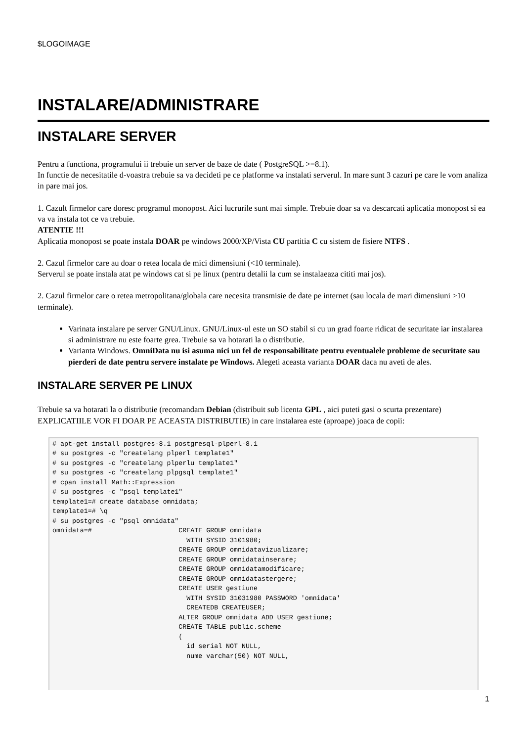$LOGOIMAGE
INSTALARE/ADMINISTRARE
INSTALARE SERVER
Pentru a functiona, programului ii trebuie un server de baze de date ( PostgreSQL >=8.1).
In functie de necesitatile d-voastra trebuie sa va decideti pe ce platforme va instalati serverul. In mare sunt 3 cazuri pe care le vom analiza in pare mai jos.
1. Cazult firmelor care doresc programul monopost. Aici lucrurile sunt mai simple. Trebuie doar sa va descarcati aplicatia monopost si ea va va instala tot ce va trebuie.
ATENTIE !!!
Aplicatia monopost se poate instala DOAR pe windows 2000/XP/Vista CU partitia C cu sistem de fisiere NTFS .
2. Cazul firmelor care au doar o retea locala de mici dimensiuni (<10 terminale).
Serverul se poate instala atat pe windows cat si pe linux (pentru detalii la cum se instalaeaza cititi mai jos).
2. Cazul firmelor care o retea metropolitana/globala care necesita transmisie de date pe internet (sau locala de mari dimensiuni >10 terminale).
Varinata instalare pe server GNU/Linux. GNU/Linux-ul este un SO stabil si cu un grad foarte ridicat de securitate iar instalarea si administrare nu este foarte grea. Trebuie sa va hotarati la o distributie.
Varianta Windows. OmniData nu isi asuma nici un fel de responsabilitate pentru eventualele probleme de securitate sau pierderi de date pentru servere instalate pe Windows. Alegeti aceasta varianta DOAR daca nu aveti de ales.
INSTALARE SERVER PE LINUX
Trebuie sa va hotarati la o distributie (recomandam Debian (distribuit sub licenta GPL , aici puteti gasi o scurta prezentare) EXPLICATIILE VOR FI DOAR PE ACEASTA DISTRIBUTIE) in care instalarea este (aproape) joaca de copii:
# apt-get install postgres-8.1 postgresql-plperl-8.1
# su postgres -c "createlang plperl template1"
# su postgres -c "createlang plperlu template1"
# su postgres -c "createlang plpgsql template1"
# cpan install Math::Expression
# su postgres -c "psql template1"
template1=# create database omnidata;
template1=# \q
# su postgres -c "psql omnidata"
omnidata=#                      CREATE GROUP omnidata
                                  WITH SYSID 3101980;
                                CREATE GROUP omnidatavizualizare;
                                CREATE GROUP omnidatainserare;
                                CREATE GROUP omnidatamodificare;
                                CREATE GROUP omnidatastergere;
                                CREATE USER gestiune
                                  WITH SYSID 31031980 PASSWORD 'omnidata'
                                  CREATEDB CREATEUSER;
                                ALTER GROUP omnidata ADD USER gestiune;
                                CREATE TABLE public.scheme
                                (
                                  id serial NOT NULL,
                                  nume varchar(50) NOT NULL,
1